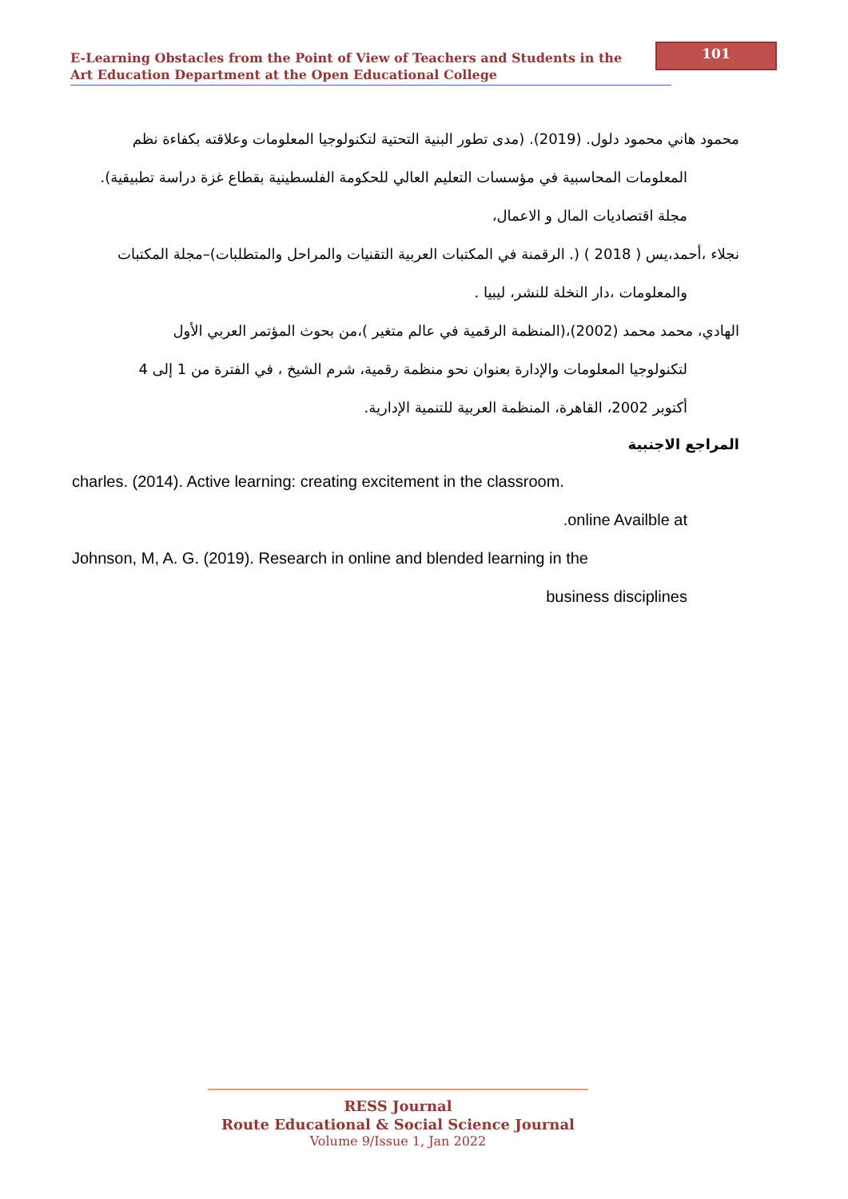101
E-Learning Obstacles from the Point of View of Teachers and Students in the
Art Education Department at the Open Educational College
محمود هاني محمود دلول. (2019). (مدى تطور البنية التحتية لتكنولوجيا المعلومات وعلاقته بكفاءة نظم
المعلومات المحاسبية في مؤسسات التعليم العالي للحكومة الفلسطينية بقطاع غزة دراسة تطبيقية).
مجلة اقتصاديات المال و الاعمال،
نجلاء ،أحمد،يس ( 2018 ) (. الرقمنة في المكتبات العربية التقنيات والمراحل والمتطلبات)–مجلة المكتبات
والمعلومات ،دار النخلة للنشر، ليبيا .
الهادي، محمد محمد (2002)،(المنظمة الرقمية في عالم متغير )،من بحوث المؤتمر العربي الأول
لتكنولوجيا المعلومات والإدارة بعنوان نحو منظمة رقمية، شرم الشيخ ، في الفترة من 1 إلى 4
أكتوبر 2002، القاهرة، المنظمة العربية للتنمية الإدارية.
المراجع الاجنبية
charles. (2014). Active learning: creating excitement in the classroom.
.online Availble at
Johnson, M, A. G. (2019). Research in online and blended learning in the
business disciplines
RESS Journal
Route Educational & Social Science Journal
Volume 9/Issue 1, Jan 2022